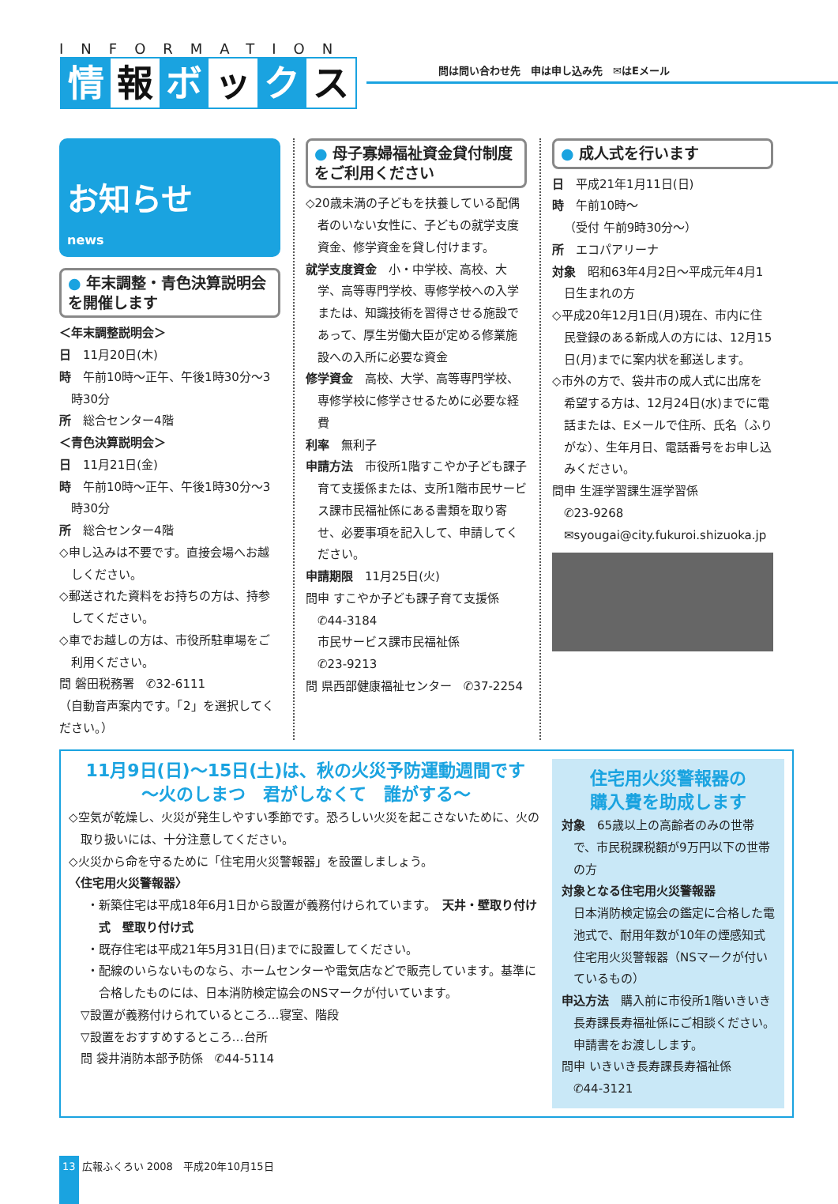INFORMATION
情報 ボ ッ ク ス
問は問い合わせ先　申は申し込み先　✉はEメール
お知らせ
news
● 年末調整・青色決算説明会を開催します
＜年末調整説明会＞
日　11月20日(木)
時　午前10時～正午、午後1時30分～3時30分
所　総合センター4階
＜青色決算説明会＞
日　11月21日(金)
時　午前10時～正午、午後1時30分～3時30分
所　総合センター4階
◇申し込みは不要です。直接会場へお越しください。
◇郵送された資料をお持ちの方は、持参してください。
◇車でお越しの方は、市役所駐車場をご利用ください。
問 磐田税務署　✆32-6111
（自動音声案内です。「2」を選択してください。）
● 母子寡婦福祉資金貸付制度をご利用ください
◇20歳未満の子どもを扶養している配偶者のいない女性に、子どもの就学支度資金、修学資金を貸し付けます。
就学支度資金　小・中学校、高校、大学、高等専門学校、専修学校への入学または、知識技術を習得させる施設であって、厚生労働大臣が定める修業施設への入所に必要な資金
修学資金　高校、大学、高等専門学校、専修学校に修学させるために必要な経費
利率　無利子
申請方法　市役所1階すこやか子ども課子育て支援係または、支所1階市民サービス課市民福祉係にある書類を取り寄せ、必要事項を記入して、申請してください。
申請期限　11月25日(火)
問申 すこやか子ども課子育て支援係
　✆44-3184
　市民サービス課市民福祉係
　✆23-9213
問 県西部健康福祉センター　✆37-2254
● 成人式を行います
日　平成21年1月11日(日)
時　午前10時～
（受付 午前9時30分～）
所　エコパアリーナ
対象　昭和63年4月2日～平成元年4月1日生まれの方
◇平成20年12月1日(月)現在、市内に住民登録のある新成人の方には、12月15日(月)までに案内状を郵送します。
◇市外の方で、袋井市の成人式に出席を希望する方は、12月24日(水)までに電話または、Eメールで住所、氏名（ふりがな）、生年月日、電話番号をお申し込みください。
問申 生涯学習課生涯学習係
　✆23-9268
　✉syougai@city.fukuroi.shizuoka.jp
11月9日(日)～15日(土)は、秋の火災予防運動週間です
～火のしまつ　君がしなくて　誰がする～
◇空気が乾燥し、火災が発生しやすい季節です。恐ろしい火災を起こさないために、火の取り扱いには、十分注意してください。
◇火災から命を守るために「住宅用火災警報器」を設置しましょう。
〈住宅用火災警報器〉
・新築住宅は平成18年6月1日から設置が義務付けられています。　天井・壁取り付け式　壁取り付け式
・既存住宅は平成21年5月31日(日)までに設置してください。
・配線のいらないものなら、ホームセンターや電気店などで販売しています。基準に合格したものには、日本消防検定協会のNSマークが付いています。
▽設置が義務付けられているところ…寝室、階段
▽設置をおすすめするところ…台所
問 袋井消防本部予防係　✆44-5114
住宅用火災警報器の
購入費を助成します
対象　65歳以上の高齢者のみの世帯で、市民税課税額が9万円以下の世帯の方
対象となる住宅用火災警報器
日本消防検定協会の鑑定に合格した電池式で、耐用年数が10年の煙感知式住宅用火災警報器（NSマークが付いているもの）
申込方法　購入前に市役所1階いきいき長寿課長寿福祉係にご相談ください。申請書をお渡しします。
問申 いきいき長寿課長寿福祉係
　✆44-3121
13 広報ふくろい 2008　平成20年10月15日